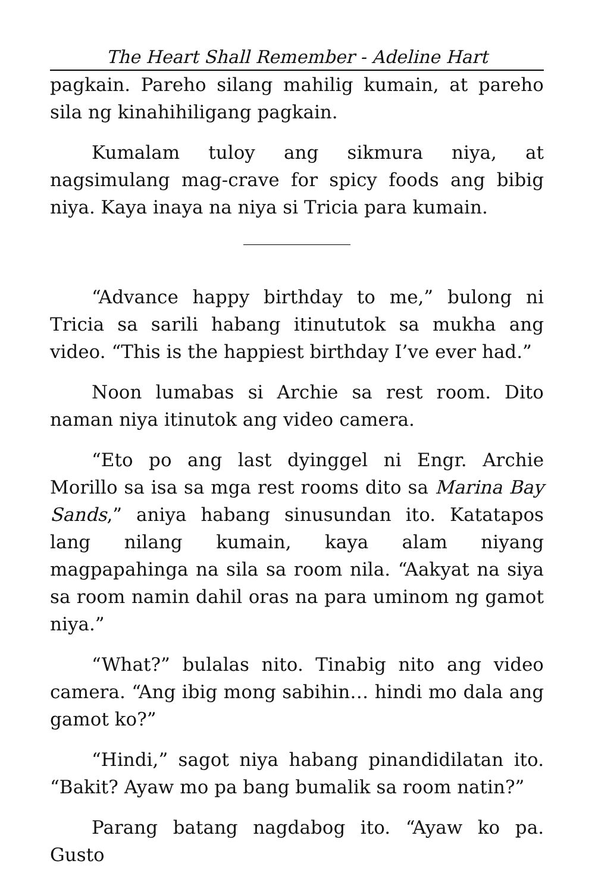The Heart Shall Remember - Adeline Hart
pagkain. Pareho silang mahilig kumain, at pareho sila ng kinahihiligang pagkain.
Kumalam tuloy ang sikmura niya, at nagsimulang mag-crave for spicy foods ang bibig niya. Kaya inaya na niya si Tricia para kumain.
“Advance happy birthday to me,” bulong ni Tricia sa sarili habang itinututok sa mukha ang video. “This is the happiest birthday I’ve ever had.”
Noon lumabas si Archie sa rest room. Dito naman niya itinutok ang video camera.
“Eto po ang last dyinggel ni Engr. Archie Morillo sa isa sa mga rest rooms dito sa Marina Bay Sands,” aniya habang sinusundan ito. Katatapos lang nilang kumain, kaya alam niyang magpapahinga na sila sa room nila. “Aakyat na siya sa room namin dahil oras na para uminom ng gamot niya.”
“What?” bulalas nito. Tinabig nito ang video camera. “Ang ibig mong sabihin… hindi mo dala ang gamot ko?”
“Hindi,” sagot niya habang pinandidilatan ito. “Bakit? Ayaw mo pa bang bumalik sa room natin?”
Parang batang nagdabog ito. “Ayaw ko pa. Gusto